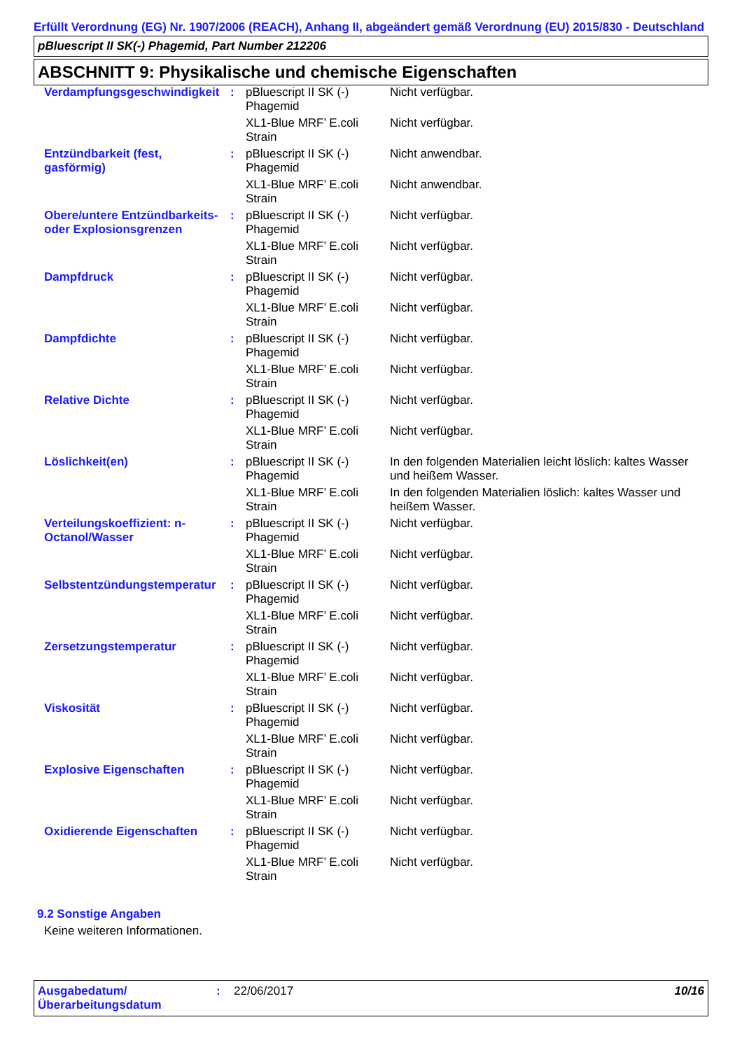Erfüllt Verordnung (EG) Nr. 1907/2006 (REACH), Anhang II, abgeändert gemäß Verordnung (EU) 2015/830 - Deutschland
pBluescript II SK(-) Phagemid, Part Number 212206
ABSCHNITT 9: Physikalische und chemische Eigenschaften
| Verdampfungsgeschwindigkeit | : | pBluescript II SK (-) Phagemid | Nicht verfügbar. |
| | | XL1-Blue MRF’ E.coli Strain | Nicht verfügbar. |
| Entzündbarkeit (fest, gasförmig) | : | pBluescript II SK (-) Phagemid | Nicht anwendbar. |
| | | XL1-Blue MRF’ E.coli Strain | Nicht anwendbar. |
| Obere/untere Entzündbarkeits- oder Explosionsgrenzen | : | pBluescript II SK (-) Phagemid | Nicht verfügbar. |
| | | XL1-Blue MRF’ E.coli Strain | Nicht verfügbar. |
| Dampfdruck | : | pBluescript II SK (-) Phagemid | Nicht verfügbar. |
| | | XL1-Blue MRF’ E.coli Strain | Nicht verfügbar. |
| Dampfdichte | : | pBluescript II SK (-) Phagemid | Nicht verfügbar. |
| | | XL1-Blue MRF’ E.coli Strain | Nicht verfügbar. |
| Relative Dichte | : | pBluescript II SK (-) Phagemid | Nicht verfügbar. |
| | | XL1-Blue MRF’ E.coli Strain | Nicht verfügbar. |
| Löslichkeit(en) | : | pBluescript II SK (-) Phagemid | In den folgenden Materialien leicht löslich: kaltes Wasser und heißem Wasser. |
| | | XL1-Blue MRF’ E.coli Strain | In den folgenden Materialien löslich: kaltes Wasser und heißem Wasser. |
| Verteilungskoeffizient: n-Octanol/Wasser | : | pBluescript II SK (-) Phagemid | Nicht verfügbar. |
| | | XL1-Blue MRF’ E.coli Strain | Nicht verfügbar. |
| Selbstentzündungstemperatur | : | pBluescript II SK (-) Phagemid | Nicht verfügbar. |
| | | XL1-Blue MRF’ E.coli Strain | Nicht verfügbar. |
| Zersetzungstemperatur | : | pBluescript II SK (-) Phagemid | Nicht verfügbar. |
| | | XL1-Blue MRF’ E.coli Strain | Nicht verfügbar. |
| Viskosität | : | pBluescript II SK (-) Phagemid | Nicht verfügbar. |
| | | XL1-Blue MRF’ E.coli Strain | Nicht verfügbar. |
| Explosive Eigenschaften | : | pBluescript II SK (-) Phagemid | Nicht verfügbar. |
| | | XL1-Blue MRF’ E.coli Strain | Nicht verfügbar. |
| Oxidierende Eigenschaften | : | pBluescript II SK (-) Phagemid | Nicht verfügbar. |
| | | XL1-Blue MRF’ E.coli Strain | Nicht verfügbar. |
9.2 Sonstige Angaben
Keine weiteren Informationen.
Ausgabedatum/ Überarbeitungsdatum
: 22/06/2017 10/16